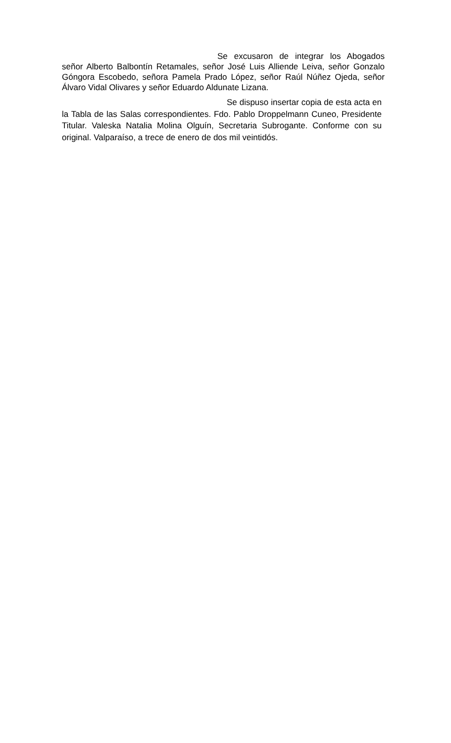Se excusaron de integrar los Abogados señor Alberto Balbontín Retamales, señor José Luis Alliende Leiva, señor Gonzalo Góngora Escobedo, señora Pamela Prado López, señor Raúl Núñez Ojeda, señor Álvaro Vidal Olivares y señor Eduardo Aldunate Lizana.
Se dispuso insertar copia de esta acta en la Tabla de las Salas correspondientes. Fdo. Pablo Droppelmann Cuneo, Presidente Titular. Valeska Natalia Molina Olguín, Secretaria Subrogante. Conforme con su original. Valparaíso, a trece de enero de dos mil veintidós.